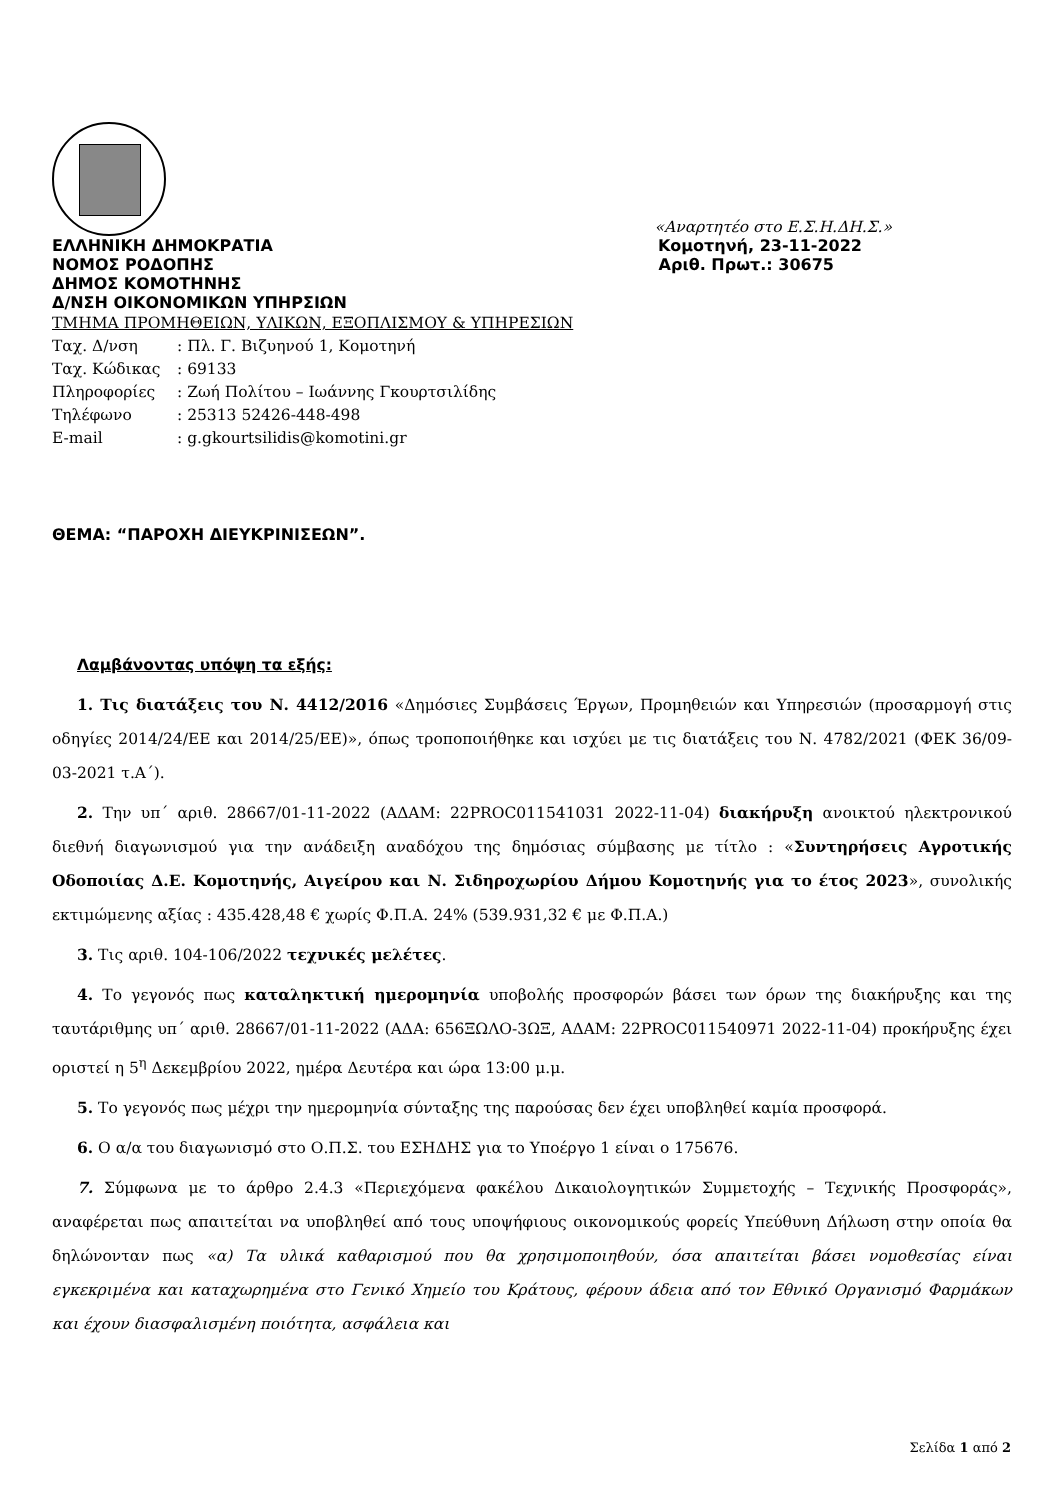«Αναρτητέο στο Ε.Σ.Η.ΔΗ.Σ.»
ΕΛΛΗΝΙΚΗ ΔΗΜΟΚΡΑΤΙΑ Κομοτηνή, 23-11-2022
ΝΟΜΟΣ ΡΟΔΟΠΗΣ Αριθ. Πρωτ.: 30675
ΔΗΜΟΣ ΚΟΜΟΤΗΝΗΣ
Δ/ΝΣΗ ΟΙΚΟΝΟΜΙΚΩΝ ΥΠΗΡΣΙΩΝ
ΤΜΗΜΑ ΠΡΟΜΗΘΕΙΩΝ, ΥΛΙΚΩΝ, ΕΞΟΠΛΙΣΜΟΥ & ΥΠΗΡΕΣΙΩΝ
Ταχ. Δ/νση: Πλ. Γ. Βιζυηνού 1, Κομοτηνή
Ταχ. Κώδικας: 69133
Πληροφορίες: Ζωή Πολίτου – Ιωάννης Γκουρτσιλίδης
Τηλέφωνο: 25313 52426-448-498
E-mail: g.gkourtsilidis@komotini.gr
ΘΕΜΑ: “ΠΑΡΟΧΗ ΔΙΕΥΚΡΙΝΙΣΕΩΝ”.
Λαμβάνοντας υπόψη τα εξής:
1. Τις διατάξεις του Ν. 4412/2016 «Δημόσιες Συμβάσεις Έργων, Προμηθειών και Υπηρεσιών (προσαρμογή στις οδηγίες 2014/24/ΕΕ και 2014/25/ΕΕ)», όπως τροποποιήθηκε και ισχύει με τις διατάξεις του Ν. 4782/2021 (ΦΕΚ 36/09-03-2021 τ.Α΄).
2. Την υπ΄ αριθ. 28667/01-11-2022 (ΑΔΑΜ: 22PROC011541031 2022-11-04) διακήρυξη ανοικτού ηλεκτρονικού διεθνή διαγωνισμού για την ανάδειξη αναδόχου της δημόσιας σύμβασης με τίτλο : «Συντηρήσεις Αγροτικής Οδοποιίας Δ.Ε. Κομοτηνής, Αιγείρου και Ν. Σιδηροχωρίου Δήμου Κομοτηνής για το έτος 2023», συνολικής εκτιμώμενης αξίας : 435.428,48 € χωρίς Φ.Π.Α. 24% (539.931,32 € με Φ.Π.Α.)
3. Τις αριθ. 104-106/2022 τεχνικές μελέτες.
4. Το γεγονός πως καταληκτική ημερομηνία υποβολής προσφορών βάσει των όρων της διακήρυξης και της ταυτάριθμης υπ΄ αριθ. 28667/01-11-2022 (ΑΔΑ: 656ΞΩΛΟ-3ΩΞ, ΑΔΑΜ: 22PROC011540971 2022-11-04) προκήρυξης έχει οριστεί η 5<sup>η</sup> Δεκεμβρίου 2022, ημέρα Δευτέρα και ώρα 13:00 μ.μ.
5. Το γεγονός πως μέχρι την ημερομηνία σύνταξης της παρούσας δεν έχει υποβληθεί καμία προσφορά.
6. Ο α/α του διαγωνισμό στο Ο.Π.Σ. του ΕΣΗΔΗΣ για το Υποέργο 1 είναι ο 175676.
7. Σύμφωνα με το άρθρο 2.4.3 «Περιεχόμενα φακέλου Δικαιολογητικών Συμμετοχής – Τεχνικής Προσφοράς», αναφέρεται πως απαιτείται να υποβληθεί από τους υποψήφιους οικονομικούς φορείς Υπεύθυνη Δήλωση στην οποία θα δηλώνονταν πως «α) Τα υλικά καθαρισμού που θα χρησιμοποιηθούν, όσα απαιτείται βάσει νομοθεσίας είναι εγκεκριμένα και καταχωρημένα στο Γενικό Χημείο του Κράτους, φέρουν άδεια από τον Εθνικό Οργανισμό Φαρμάκων και έχουν διασφαλισμένη ποιότητα, ασφάλεια και
Σελίδα 1 από 2